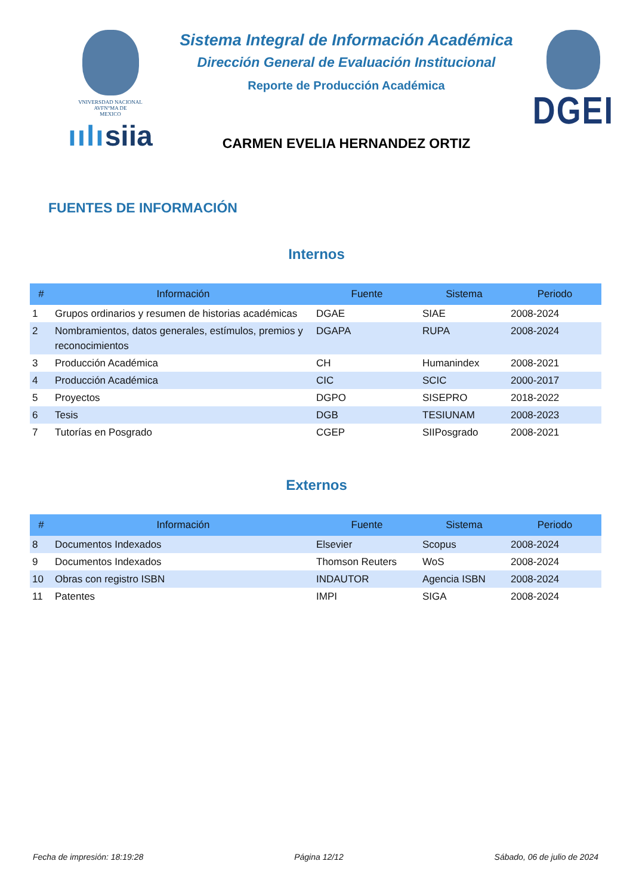VNIVERSDAD NACIONAL
AVFN°MA DE
MEXICO
ıılısiia
Sistema Integral de Información Académica
Dirección General de Evaluación Institucional
Reporte de Producción Académica
CARMEN EVELIA HERNANDEZ ORTIZ
DGEI
FUENTES DE INFORMACIÓN
Internos
| # | Información | Fuente | Sistema | Periodo |
| --- | --- | --- | --- | --- |
| 1 | Grupos ordinarios y resumen de historias académicas | DGAE | SIAE | 2008-2024 |
| 2 | Nombramientos, datos generales, estímulos, premios y reconocimientos | DGAPA | RUPA | 2008-2024 |
| 3 | Producción Académica | CH | Humanindex | 2008-2021 |
| 4 | Producción Académica | CIC | SCIC | 2000-2017 |
| 5 | Proyectos | DGPO | SISEPRO | 2018-2022 |
| 6 | Tesis | DGB | TESIUNAM | 2008-2023 |
| 7 | Tutorías en Posgrado | CGEP | SIIPosgrado | 2008-2021 |
Externos
| # | Información | Fuente | Sistema | Periodo |
| --- | --- | --- | --- | --- |
| 8 | Documentos Indexados | Elsevier | Scopus | 2008-2024 |
| 9 | Documentos Indexados | Thomson Reuters | WoS | 2008-2024 |
| 10 | Obras con registro ISBN | INDAUTOR | Agencia ISBN | 2008-2024 |
| 11 | Patentes | IMPI | SIGA | 2008-2024 |
Fecha de impresión: 18:19:28 Página 12/12 Sábado, 06 de julio de 2024